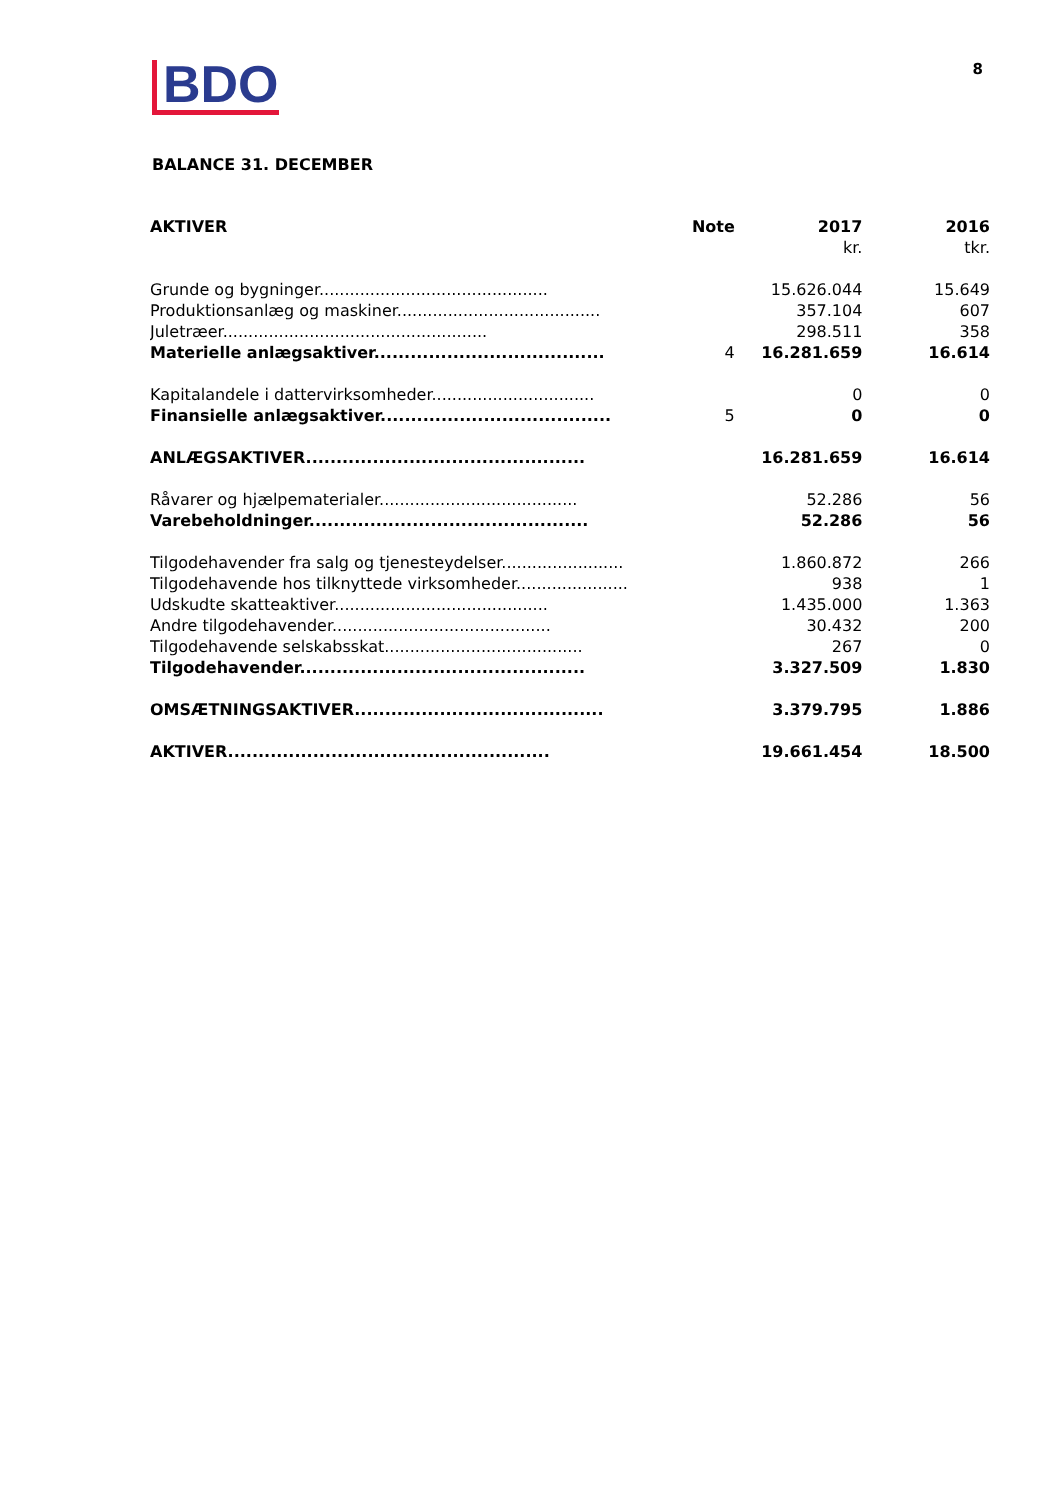BDO
8
BALANCE 31. DECEMBER
| AKTIVER | Note | 2017 | 2016 |
| --- | --- | --- | --- |
| | | kr. | tkr. |
| Grunde og bygninger............................................. | | 15.626.044 | 15.649 |
| Produktionsanlæg og maskiner........................................ | | 357.104 | 607 |
| Juletræer.................................................... | | 298.511 | 358 |
| Materielle anlægsaktiver...................................... | 4 | 16.281.659 | 16.614 |
| Kapitalandele i dattervirksomheder................................ | | 0 | 0 |
| Finansielle anlægsaktiver...................................... | 5 | 0 | 0 |
| ANLÆGSAKTIVER.............................................. | | 16.281.659 | 16.614 |
| Råvarer og hjælpematerialer....................................... | | 52.286 | 56 |
| Varebeholdninger.............................................. | | 52.286 | 56 |
| Tilgodehavender fra salg og tjenesteydelser........................ | | 1.860.872 | 266 |
| Tilgodehavende hos tilknyttede virksomheder...................... | | 938 | 1 |
| Udskudte skatteaktiver.......................................... | | 1.435.000 | 1.363 |
| Andre tilgodehavender........................................... | | 30.432 | 200 |
| Tilgodehavende selskabsskat....................................... | | 267 | 0 |
| Tilgodehavender............................................... | | 3.327.509 | 1.830 |
| OMSÆTNINGSAKTIVER......................................... | | 3.379.795 | 1.886 |
| AKTIVER..................................................... | | 19.661.454 | 18.500 |